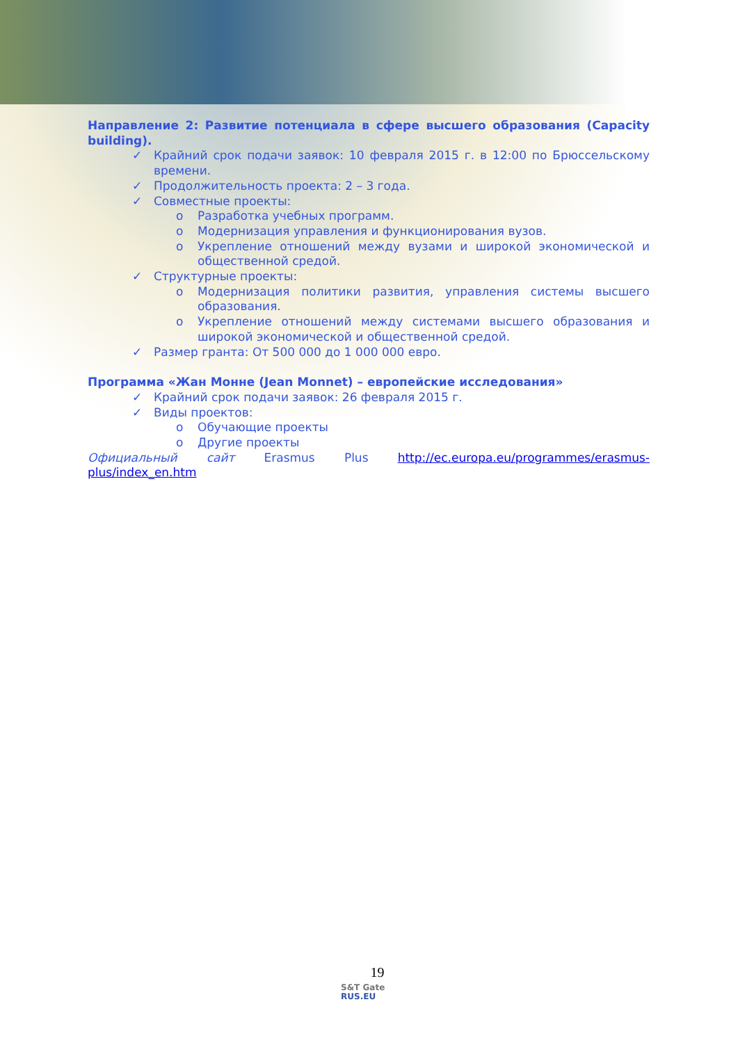Направление 2: Развитие потенциала в сфере высшего образования (Capacity building).
✓ Крайний срок подачи заявок: 10 февраля 2015 г. в 12:00 по Брюссельскому времени.
✓ Продолжительность проекта: 2 – 3 года.
✓ Совместные проекты:
o Разработка учебных программ.
o Модернизация управления и функционирования вузов.
o Укрепление отношений между вузами и широкой экономической и общественной средой.
✓ Структурные проекты:
o Модернизация политики развития, управления системы высшего образования.
o Укрепление отношений между системами высшего образования и широкой экономической и общественной средой.
✓ Размер гранта: От 500 000 до 1 000 000 евро.
Программа «Жан Монне (Jean Monnet) – европейские исследования»
✓ Крайний срок подачи заявок: 26 февраля 2015 г.
✓ Виды проектов:
o Обучающие проекты
o Другие проекты
Официальный сайт Erasmus Plus http://ec.europa.eu/programmes/erasmus-plus/index_en.htm
19
S&T Gate
RUS.EU